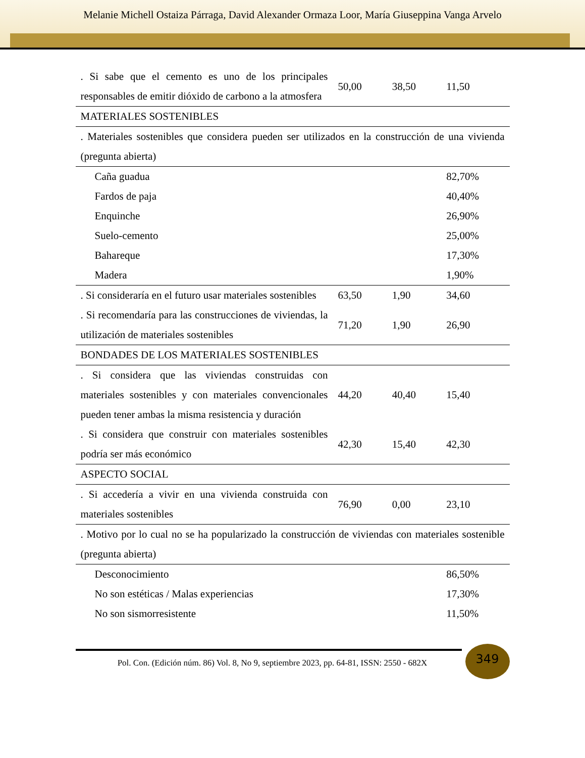Melanie Michell Ostaiza Párraga, David Alexander Ormaza Loor, María Giuseppina Vanga Arvelo
| . Si sabe que el cemento es uno de los principales responsables de emitir dióxido de carbono a la atmosfera | 50,00 | 38,50 | 11,50 |
| MATERIALES SOSTENIBLES | | | |
| . Materiales sostenibles que considera pueden ser utilizados en la construcción de una vivienda (pregunta abierta) | | | |
| Caña guadua | | | 82,70% |
| Fardos de paja | | | 40,40% |
| Enquinche | | | 26,90% |
| Suelo-cemento | | | 25,00% |
| Bahareque | | | 17,30% |
| Madera | | | 1,90% |
| . Si consideraría en el futuro usar materiales sostenibles | 63,50 | 1,90 | 34,60 |
| . Si recomendaría para las construcciones de viviendas, la utilización de materiales sostenibles | 71,20 | 1,90 | 26,90 |
| BONDADES DE LOS MATERIALES SOSTENIBLES | | | |
| . Si considera que las viviendas construidas con materiales sostenibles y con materiales convencionales pueden tener ambas la misma resistencia y duración | 44,20 | 40,40 | 15,40 |
| . Si considera que construir con materiales sostenibles podría ser más económico | 42,30 | 15,40 | 42,30 |
| ASPECTO SOCIAL | | | |
| . Si accedería a vivir en una vivienda construida con materiales sostenibles | 76,90 | 0,00 | 23,10 |
| . Motivo por lo cual no se ha popularizado la construcción de viviendas con materiales sostenible (pregunta abierta) | | | |
| Desconocimiento | | | 86,50% |
| No son estéticas / Malas experiencias | | | 17,30% |
| No son sismorresistente | | | 11,50% |
349
Pol. Con. (Edición núm. 86) Vol. 8, No 9, septiembre 2023, pp. 64-81, ISSN: 2550 - 682X